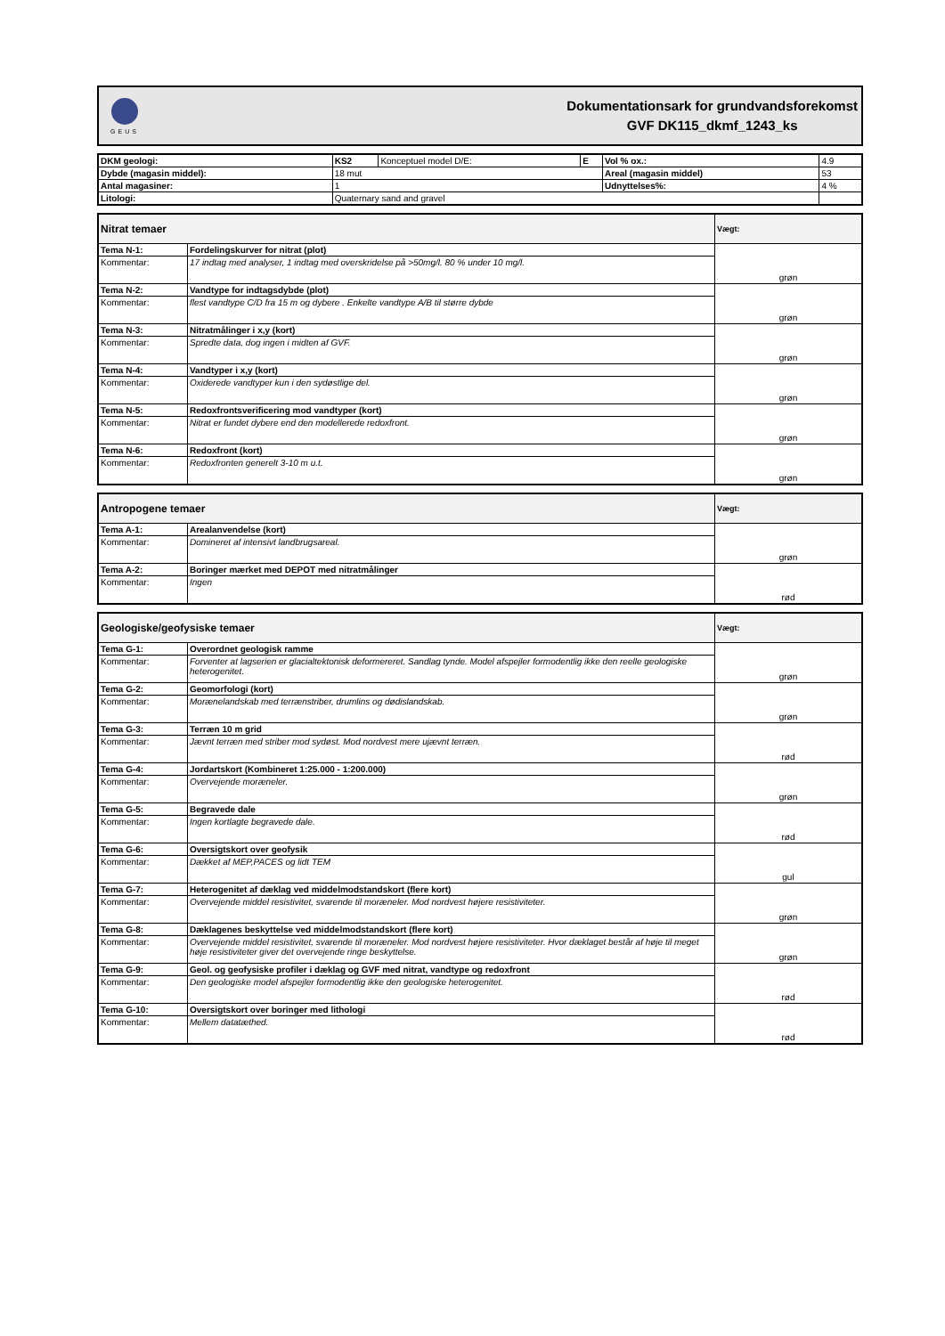GEUS
Dokumentationsark for grundvandsforekomst
GVF DK115_dkmf_1243_ks
| DKM geologi: | KS2 | Konceptuel model D/E: | E | Vol % ox.: | 4.9 |
| Dybde (magasin middel): | 18 mut | | | Areal (magasin middel) | 53 |
| Antal magasiner: | 1 | | | Udnyttelses%: | 4 % |
| Litologi: | Quaternary sand and gravel | | | | |
| Nitrat temaer | | Vægt: |
| --- | --- | --- |
| Tema N-1: | Fordelingskurver for nitrat (plot) | grøn |
| Kommentar: | 17 indtag med analyser, 1 indtag med overskridelse på >50mg/l. 80 % under 10 mg/l. | |
| Tema N-2: | Vandtype for indtagsdybde (plot) | grøn |
| Kommentar: | flest vandtype C/D fra 15 m og dybere . Enkelte vandtype A/B til større dybde | |
| Tema N-3: | Nitratmålinger i x,y (kort) | grøn |
| Kommentar: | Spredte data, dog ingen i midten af GVF. | |
| Tema N-4: | Vandtyper i x,y (kort) | grøn |
| Kommentar: | Oxiderede vandtyper kun i den sydøstlige del. | |
| Tema N-5: | Redoxfrontsverificering mod vandtyper (kort) | grøn |
| Kommentar: | Nitrat er fundet dybere end den modellerede redoxfront. | |
| Tema N-6: | Redoxfront (kort) | grøn |
| Kommentar: | Redoxfronten generelt 3-10 m u.t. | |
| Antropogene temaer | | Vægt: |
| --- | --- | --- |
| Tema A-1: | Arealanvendelse (kort) | grøn |
| Kommentar: | Domineret af intensivt landbrugsareal. | |
| Tema A-2: | Boringer mærket med DEPOT med nitratmålinger | rød |
| Kommentar: | Ingen | |
| Geologiske/geofysiske temaer | | Vægt: |
| --- | --- | --- |
| Tema G-1: | Overordnet geologisk ramme | grøn |
| Kommentar: | Forventer at lagserien er glacialtektonisk deformereret. Sandlag tynde. Model afspejler formodentlig ikke den reelle geologiske heterogenitet. | |
| Tema G-2: | Geomorfologi (kort) | grøn |
| Kommentar: | Morænelandskab med terrænstriber, drumlins og dødislandskab. | |
| Tema G-3: | Terræn 10 m grid | rød |
| Kommentar: | Jævnt terræn med striber mod sydøst. Mod nordvest mere ujævnt terræn. | |
| Tema G-4: | Jordartskort (Kombineret 1:25.000 - 1:200.000) | grøn |
| Kommentar: | Overvejende moræneler. | |
| Tema G-5: | Begravede dale | rød |
| Kommentar: | Ingen kortlagte begravede dale. | |
| Tema G-6: | Oversigtskort over geofysik | gul |
| Kommentar: | Dækket af MEP,PACES og lidt TEM | |
| Tema G-7: | Heterogenitet af dæklag ved middelmodstandskort (flere kort) | grøn |
| Kommentar: | Overvejende middel resistivitet, svarende til moræneler. Mod nordvest højere resistiviteter. | |
| Tema G-8: | Dæklagenes beskyttelse ved middelmodstandskort (flere kort) | grøn |
| Kommentar: | Overvejende middel resistivitet, svarende til moræneler. Mod nordvest højere resistiviteter. Hvor dæklaget består af høje til meget høje resistiviteter giver det overvejende ringe beskyttelse. | |
| Tema G-9: | Geol. og geofysiske profiler i dæklag og GVF med nitrat, vandtype og redoxfront | rød |
| Kommentar: | Den geologiske model afspejler formodentlig ikke den geologiske heterogenitet. | |
| Tema G-10: | Oversigtskort over boringer med lithologi | rød |
| Kommentar: | Mellem datatæthed. | |